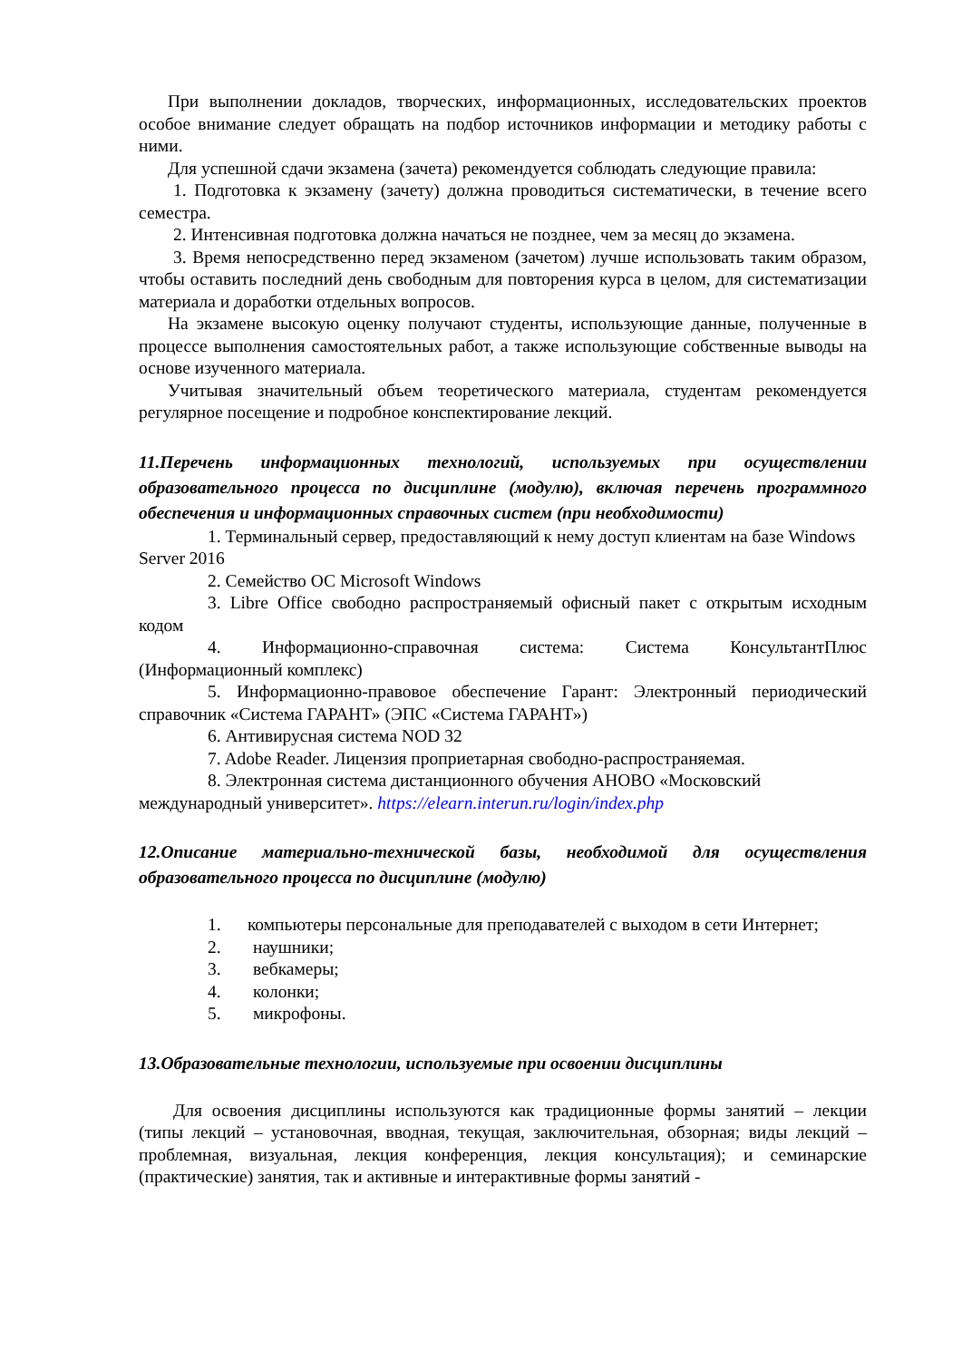При выполнении докладов, творческих, информационных, исследовательских проектов особое внимание следует обращать на подбор источников информации и методику работы с ними.
Для успешной сдачи экзамена (зачета) рекомендуется соблюдать следующие правила:
1. Подготовка к экзамену (зачету) должна проводиться систематически, в течение всего семестра.
2. Интенсивная подготовка должна начаться не позднее, чем за месяц до экзамена.
3. Время непосредственно перед экзаменом (зачетом) лучше использовать таким образом, чтобы оставить последний день свободным для повторения курса в целом, для систематизации материала и доработки отдельных вопросов.
На экзамене высокую оценку получают студенты, использующие данные, полученные в процессе выполнения самостоятельных работ, а также использующие собственные выводы на основе изученного материала.
Учитывая значительный объем теоретического материала, студентам рекомендуется регулярное посещение и подробное конспектирование лекций.
11.Перечень информационных технологий, используемых при осуществлении образовательного процесса по дисциплине (модулю), включая перечень программного обеспечения и информационных справочных систем (при необходимости)
1. Терминальный сервер, предоставляющий к нему доступ клиентам на базе Windows Server 2016
2. Семейство ОС Microsoft Windows
3. Libre Office свободно распространяемый офисный пакет с открытым исходным кодом
4. Информационно-справочная система: Система КонсультантПлюс (Информационный комплекс)
5. Информационно-правовое обеспечение Гарант: Электронный периодический справочник «Система ГАРАНТ» (ЭПС «Система ГАРАНТ»)
6. Антивирусная система NOD 32
7. Adobe Reader. Лицензия проприетарная свободно-распространяемая.
8. Электронная система дистанционного обучения АНОВО «Московский международный университет». https://elearn.interun.ru/login/index.php
12.Описание материально-технической базы, необходимой для осуществления образовательного процесса по дисциплине (модулю)
1. компьютеры персональные для преподавателей с выходом в сети Интернет;
2. наушники;
3. вебкамеры;
4. колонки;
5. микрофоны.
13.Образовательные технологии, используемые при освоении дисциплины
Для освоения дисциплины используются как традиционные формы занятий – лекции (типы лекций – установочная, вводная, текущая, заключительная, обзорная; виды лекций – проблемная, визуальная, лекция конференция, лекция консультация); и семинарские (практические) занятия, так и активные и интерактивные формы занятий -